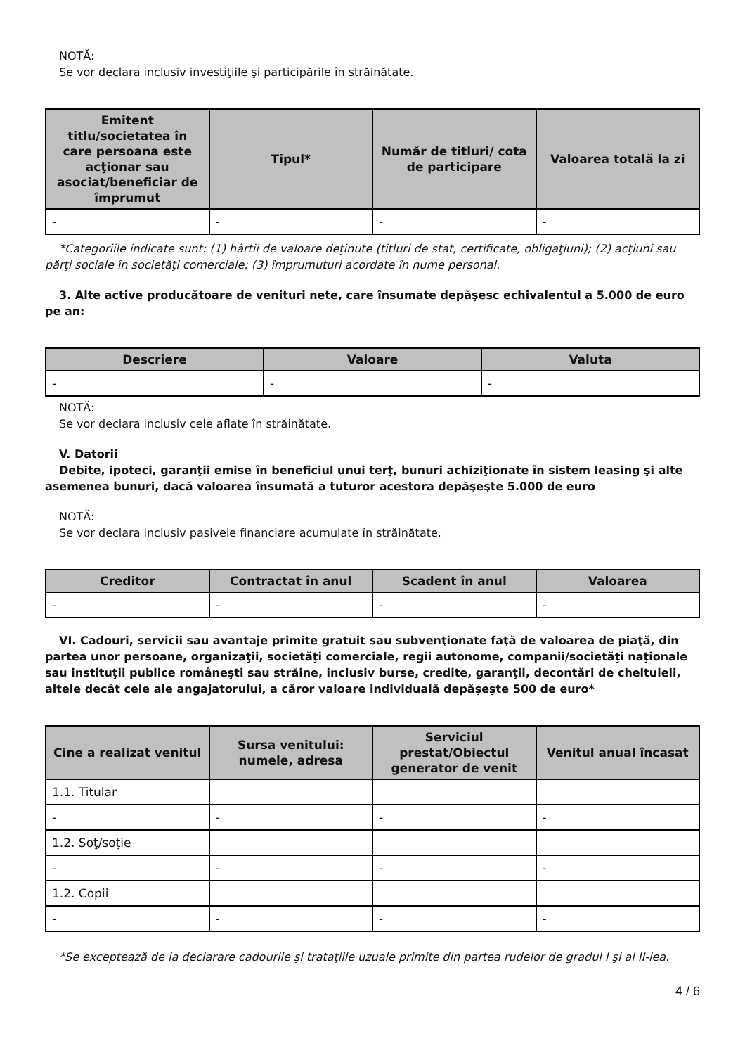NOTĂ:
Se vor declara inclusiv investiţiile şi participările în străinătate.
| Emitent titlu/societatea în care persoana este acţionar sau asociat/beneficiar de împrumut | Tipul* | Număr de titluri/ cota de participare | Valoarea totală la zi |
| --- | --- | --- | --- |
| - | - | - | - |
*Categoriile indicate sunt: (1) hârtii de valoare deţinute (titluri de stat, certificate, obligaţiuni); (2) acţiuni sau părţi sociale în societăţi comerciale; (3) împrumuturi acordate în nume personal.
3. Alte active producătoare de venituri nete, care însumate depăşesc echivalentul a 5.000 de euro pe an:
| Descriere | Valoare | Valuta |
| --- | --- | --- |
| - | - | - |
NOTĂ:
Se vor declara inclusiv cele aflate în străinătate.
V. Datorii
Debite, ipoteci, garanţii emise în beneficiul unui terţ, bunuri achiziţionate în sistem leasing şi alte asemenea bunuri, dacă valoarea însumată a tuturor acestora depăşeşte 5.000 de euro
NOTĂ:
Se vor declara inclusiv pasivele financiare acumulate în străinătate.
| Creditor | Contractat în anul | Scadent în anul | Valoarea |
| --- | --- | --- | --- |
| - | - | - | - |
VI. Cadouri, servicii sau avantaje primite gratuit sau subvenţionate faţă de valoarea de piaţă, din partea unor persoane, organizaţii, societăţi comerciale, regii autonome, companii/societăţi naţionale sau instituţii publice româneşti sau străine, inclusiv burse, credite, garanţii, decontări de cheltuieli, altele decât cele ale angajatorului, a căror valoare individuală depăşeşte 500 de euro*
| Cine a realizat venitul | Sursa venitului: numele, adresa | Serviciul prestat/Obiectul generator de venit | Venitul anual încasat |
| --- | --- | --- | --- |
| 1.1. Titular | | | |
| - | - | - | - |
| 1.2. Soţ/soţie | | | |
| - | - | - | - |
| 1.2. Copii | | | |
| - | - | - | - |
*Se exceptează de la declarare cadourile şi trataţiile uzuale primite din partea rudelor de gradul I şi al II-lea.
4 / 6